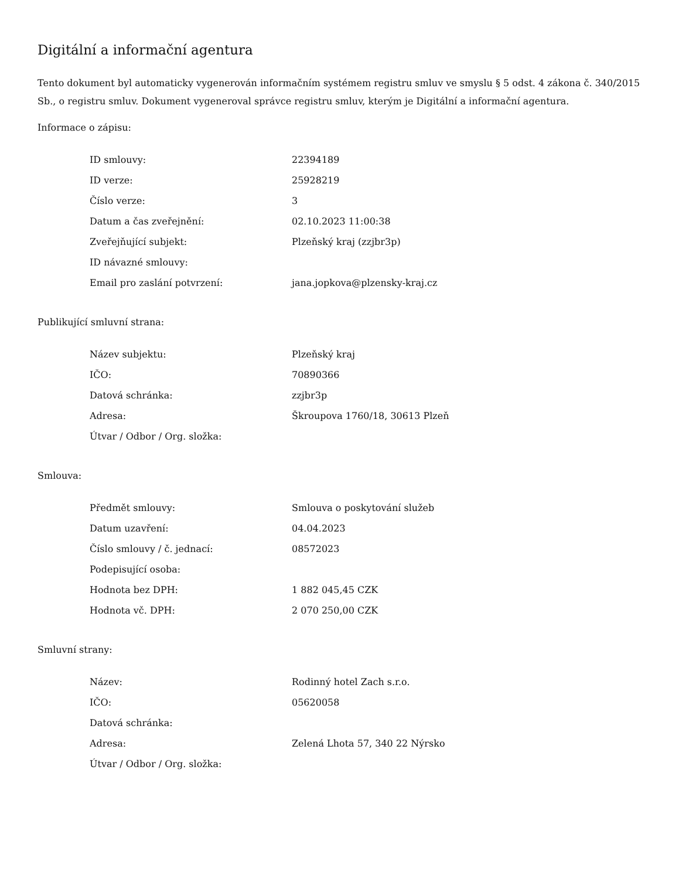Digitální a informační agentura
Tento dokument byl automaticky vygenerován informačním systémem registru smluv ve smyslu § 5 odst. 4 zákona č. 340/2015 Sb., o registru smluv. Dokument vygeneroval správce registru smluv, kterým je Digitální a informační agentura.
Informace o zápisu:
| ID smlouvy: | 22394189 |
| ID verze: | 25928219 |
| Číslo verze: | 3 |
| Datum a čas zveřejnění: | 02.10.2023 11:00:38 |
| Zveřejňující subjekt: | Plzeňský kraj (zzjbr3p) |
| ID návazné smlouvy: | |
| Email pro zaslání potvrzení: | jana.jopkova@plzensky-kraj.cz |
Publikující smluvní strana:
| Název subjektu: | Plzeňský kraj |
| IČO: | 70890366 |
| Datová schránka: | zzjbr3p |
| Adresa: | Škroupova 1760/18, 30613 Plzeň |
| Útvar / Odbor / Org. složka: | |
Smlouva:
| Předmět smlouvy: | Smlouva o poskytování služeb |
| Datum uzavření: | 04.04.2023 |
| Číslo smlouvy / č. jednací: | 08572023 |
| Podepisující osoba: | |
| Hodnota bez DPH: | 1 882 045,45 CZK |
| Hodnota vč. DPH: | 2 070 250,00 CZK |
Smluvní strany:
| Název: | Rodinný hotel Zach s.r.o. |
| IČO: | 05620058 |
| Datová schránka: | |
| Adresa: | Zelená Lhota 57, 340 22 Nýrsko |
| Útvar / Odbor / Org. složka: | |